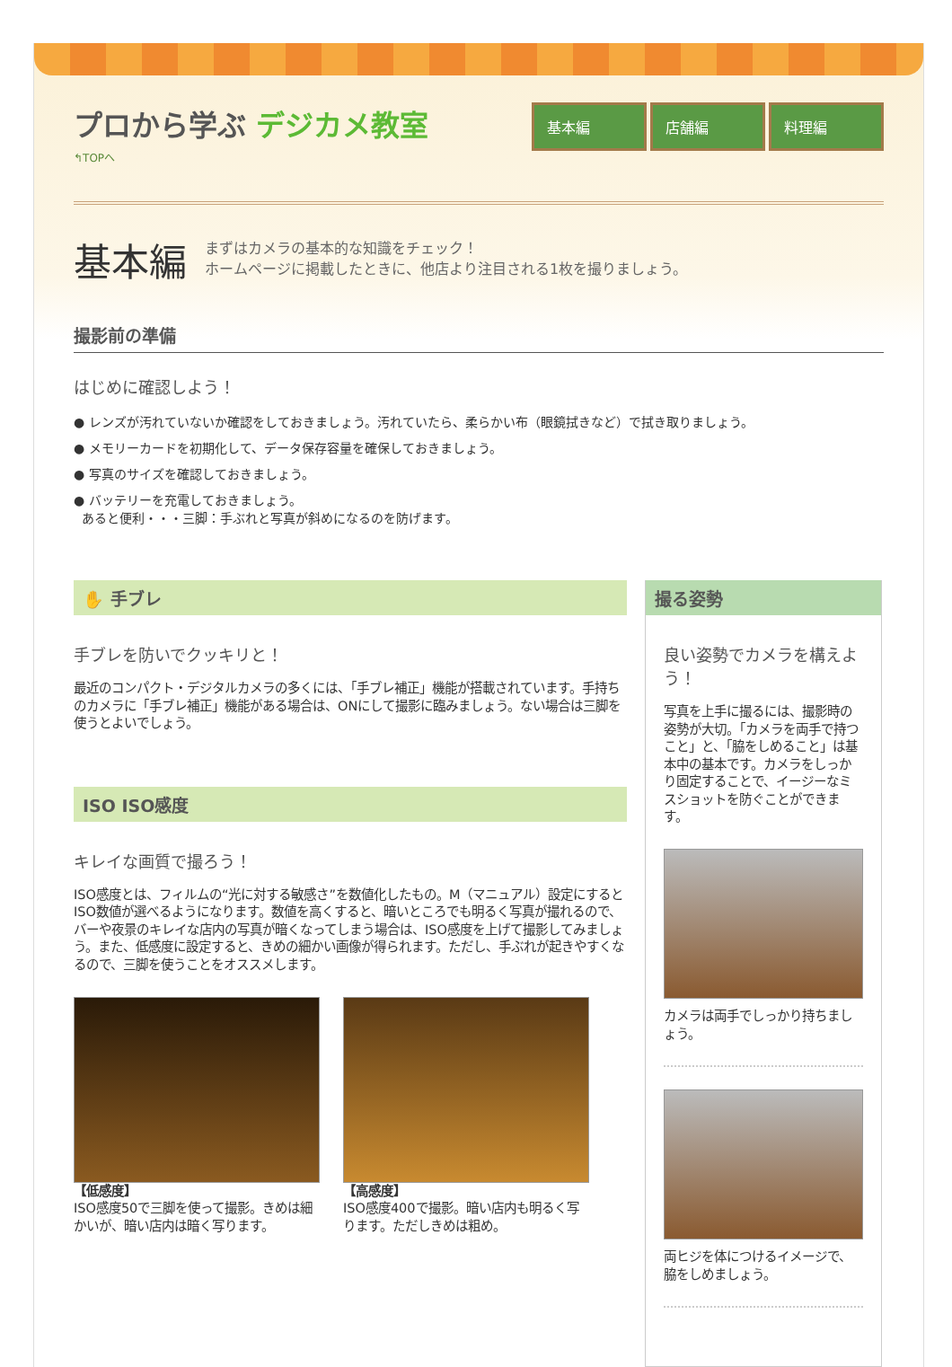プロから学ぶ デジカメ教室
↰TOPへ
基本編 店舗編 料理編
基本編
まずはカメラの基本的な知識をチェック！
ホームページに掲載したときに、他店より注目される1枚を撮りましょう。
撮影前の準備
はじめに確認しよう！
● レンズが汚れていないか確認をしておきましょう。汚れていたら、柔らかい布（眼鏡拭きなど）で拭き取りましょう。
● メモリーカードを初期化して、データ保存容量を確保しておきましょう。
● 写真のサイズを確認しておきましょう。
● バッテリーを充電しておきましょう。
あると便利・・・三脚：手ぶれと写真が斜めになるのを防げます。
✋ 手ブレ
手ブレを防いでクッキリと！
最近のコンパクト・デジタルカメラの多くには、「手ブレ補正」機能が搭載されています。手持ちのカメラに「手ブレ補正」機能がある場合は、ONにして撮影に臨みましょう。ない場合は三脚を使うとよいでしょう。
ISO ISO感度
キレイな画質で撮ろう！
ISO感度とは、フィルムの“光に対する敏感さ”を数値化したもの。M（マニュアル）設定にするとISO数値が選べるようになります。数値を高くすると、暗いところでも明るく写真が撮れるので、バーや夜景のキレイな店内の写真が暗くなってしまう場合は、ISO感度を上げて撮影してみましょう。また、低感度に設定すると、きめの細かい画像が得られます。ただし、手ぶれが起きやすくなるので、三脚を使うことをオススメします。
【低感度】
ISO感度50で三脚を使って撮影。きめは細かいが、暗い店内は暗く写ります。
【高感度】
ISO感度400で撮影。暗い店内も明るく写ります。ただしきめは粗め。
撮る姿勢
良い姿勢でカメラを構えよう！
写真を上手に撮るには、撮影時の姿勢が大切。「カメラを両手で持つこと」と、「脇をしめること」は基本中の基本です。カメラをしっかり固定することで、イージーなミスショットを防ぐことができます。
カメラは両手でしっかり持ちましょう。
両ヒジを体につけるイメージで、脇をしめましょう。